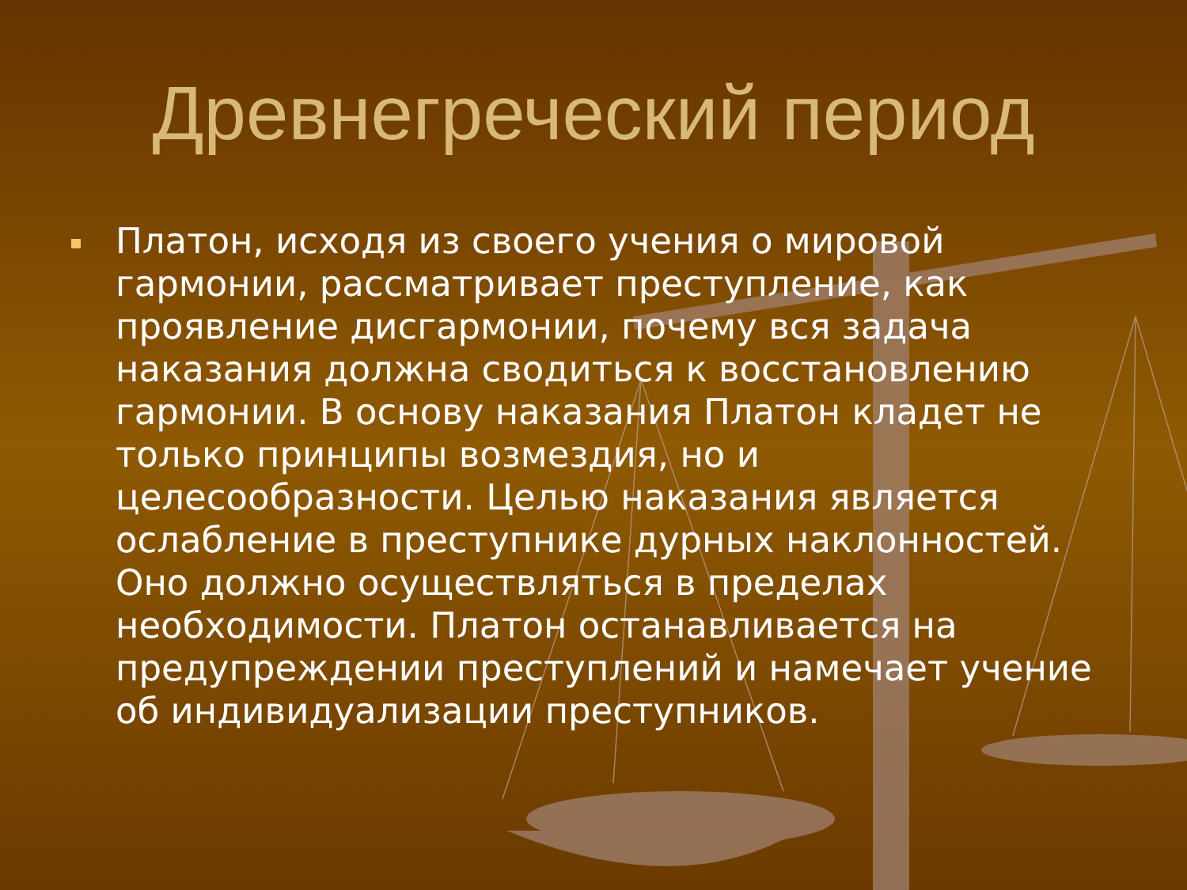Древнегреческий период
Платон, исходя из своего учения о мировой гармонии, рассматривает преступление, как проявление дисгармонии, почему вся задача наказания должна сводиться к восстановлению гармонии. В основу наказания Платон кладет не только принципы возмездия, но и целесообразности. Целью наказания является ослабление в преступнике дурных наклонностей. Оно должно осуществляться в пределах необходимости. Платон останавливается на предупреждении преступлений и намечает учение об индивидуализации преступников.